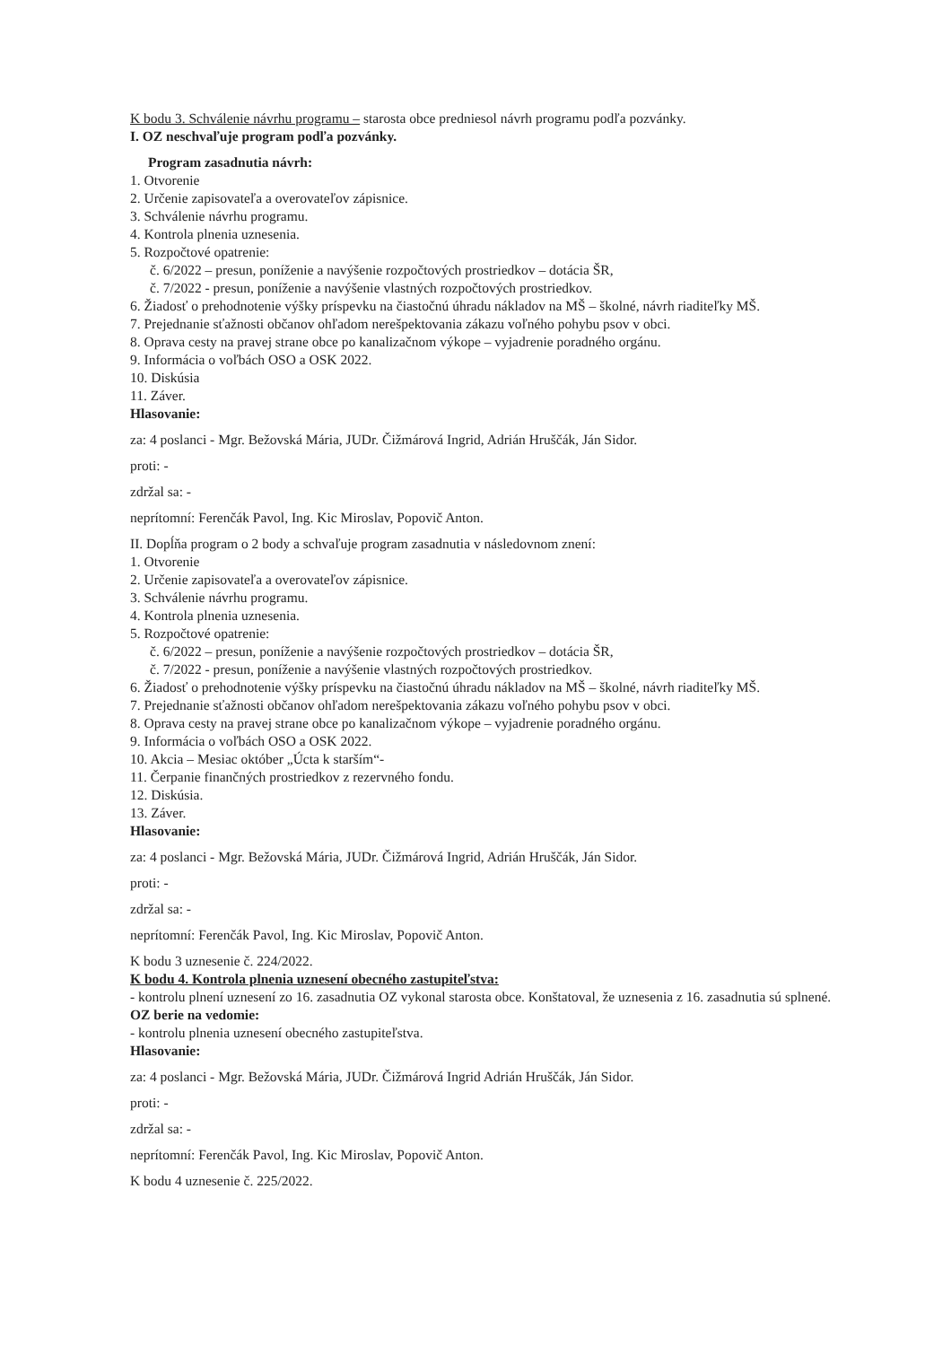K bodu 3. Schválenie návrhu programu – starosta obce predniesol návrh programu podľa pozvánky.
I. OZ neschvaľuje program podľa pozvánky.
Program zasadnutia návrh:
1. Otvorenie
2. Určenie zapisovateľa a overovateľov zápisnice.
3. Schválenie návrhu programu.
4. Kontrola plnenia uznesenia.
5. Rozpočtové opatrenie:
č. 6/2022 – presun, poníženie a navýšenie rozpočtových prostriedkov – dotácia ŠR,
č. 7/2022 - presun, poníženie a navýšenie vlastných rozpočtových prostriedkov.
6. Žiadosť o prehodnotenie výšky príspevku na čiastočnú úhradu nákladov na MŠ – školné, návrh riaditeľky MŠ.
7. Prejednanie sťažnosti občanov ohľadom nerešpektovania zákazu voľného pohybu psov v obci.
8. Oprava cesty na pravej strane obce po kanalizačnom výkope – vyjadrenie poradného orgánu.
9. Informácia o voľbách OSO a OSK 2022.
10. Diskúsia
11. Záver.
Hlasovanie:
za: 4 poslanci - Mgr. Bežovská Mária, JUDr. Čižmárová Ingrid, Adrián Hruščák, Ján Sidor.
proti: -
zdržal sa: -
neprítomní: Ferenčák Pavol, Ing. Kic Miroslav, Popovič Anton.
II. Dopĺňa program o 2 body a schvaľuje program zasadnutia v následovnom znení:
1. Otvorenie
2. Určenie zapisovateľa a overovateľov zápisnice.
3. Schválenie návrhu programu.
4. Kontrola plnenia uznesenia.
5. Rozpočtové opatrenie:
č. 6/2022 – presun, poníženie a navýšenie rozpočtových prostriedkov – dotácia ŠR,
č. 7/2022 - presun, poníženie a navýšenie vlastných rozpočtových prostriedkov.
6. Žiadosť o prehodnotenie výšky príspevku na čiastočnú úhradu nákladov na MŠ – školné, návrh riaditeľky MŠ.
7. Prejednanie sťažnosti občanov ohľadom nerešpektovania zákazu voľného pohybu psov v obci.
8. Oprava cesty na pravej strane obce po kanalizačnom výkope – vyjadrenie poradného orgánu.
9. Informácia o voľbách OSO a OSK 2022.
10. Akcia – Mesiac október „Úcta k starším“-
11. Čerpanie finančných prostriedkov z rezervného fondu.
12. Diskúsia.
13. Záver.
Hlasovanie:
za: 4 poslanci - Mgr. Bežovská Mária, JUDr. Čižmárová Ingrid, Adrián Hruščák, Ján Sidor.
proti: -
zdržal sa: -
neprítomní: Ferenčák Pavol, Ing. Kic Miroslav, Popovič Anton.
K bodu 3 uznesenie č. 224/2022.
K bodu 4. Kontrola plnenia uznesení obecného zastupiteľstva:
- kontrolu plnení uznesení zo 16. zasadnutia OZ vykonal starosta obce. Konštatoval, že uznesenia z 16. zasadnutia sú splnené.
OZ berie na vedomie:
- kontrolu plnenia uznesení obecného zastupiteľstva.
Hlasovanie:
za: 4 poslanci - Mgr. Bežovská Mária, JUDr. Čižmárová Ingrid Adrián Hruščák, Ján Sidor.
proti: -
zdržal sa: -
neprítomní: Ferenčák Pavol, Ing. Kic Miroslav, Popovič Anton.
K bodu 4 uznesenie č. 225/2022.